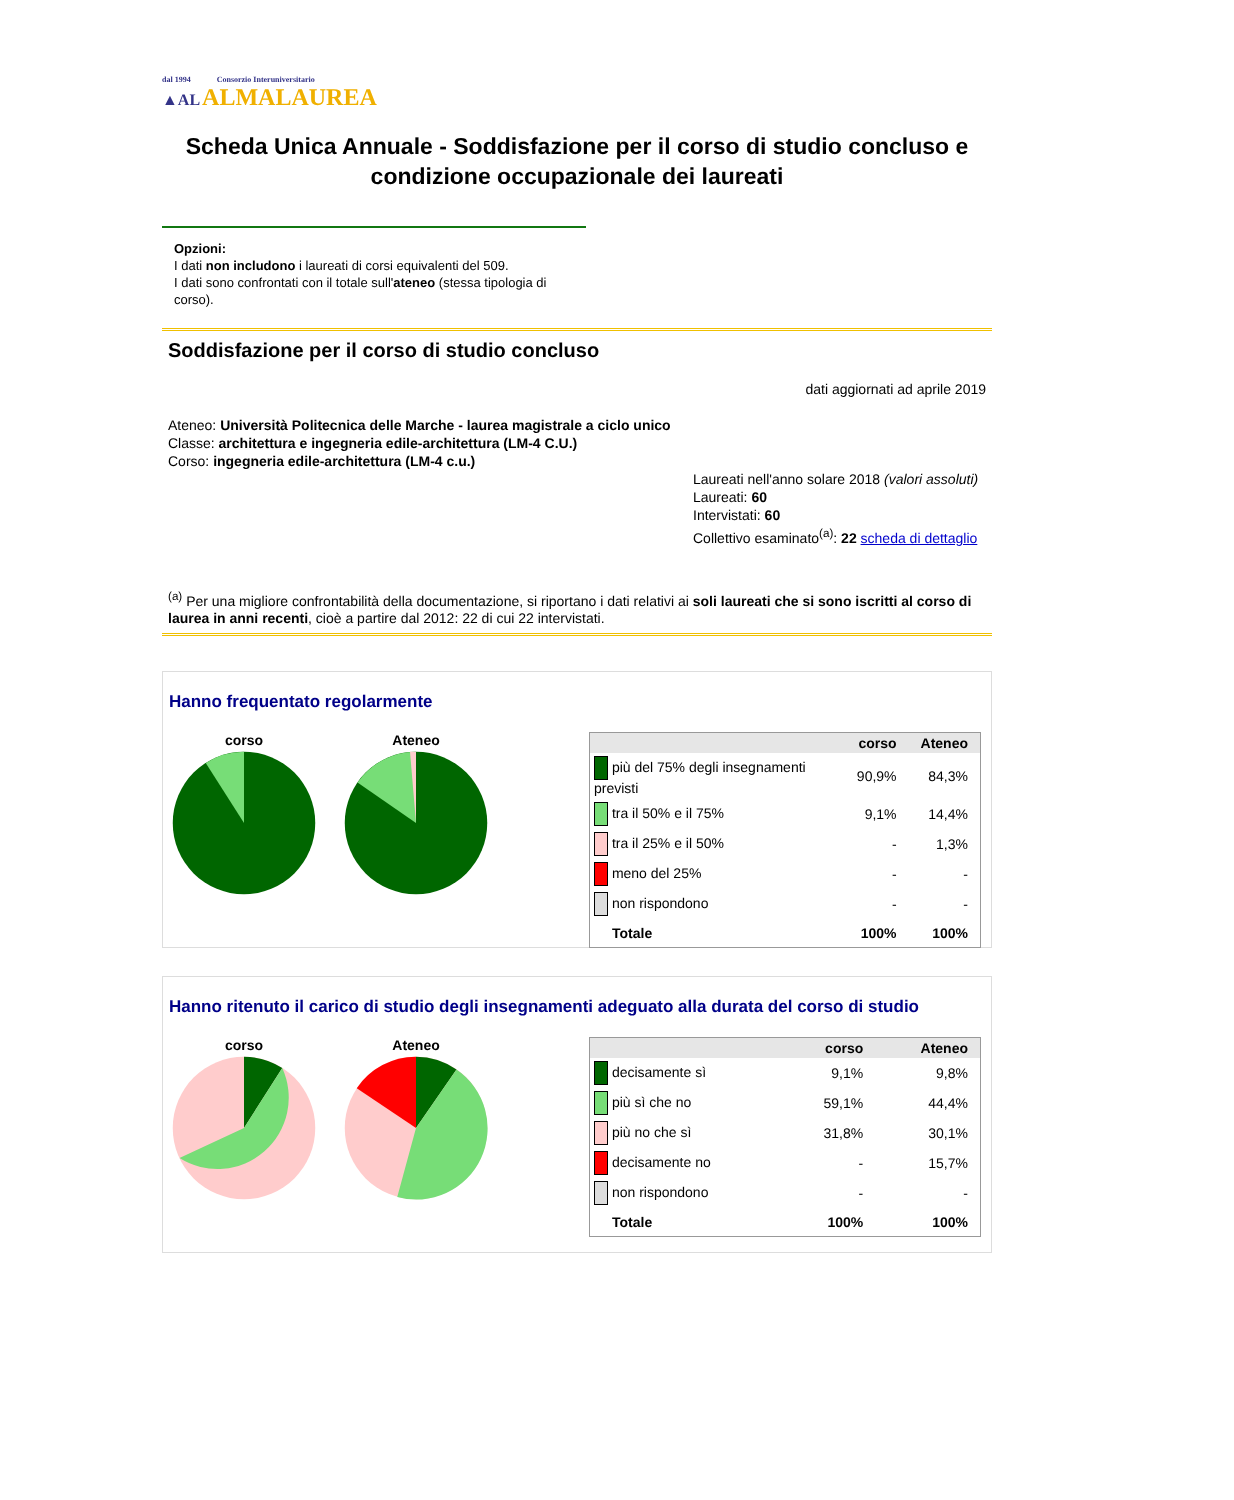dal 1994 Consorzio Interuniversitario
▲AL ALMALAUREA
Scheda Unica Annuale - Soddisfazione per il corso di studio concluso e condizione occupazionale dei laureati
Opzioni:
I dati non includono i laureati di corsi equivalenti del 509.
I dati sono confrontati con il totale sull'ateneo (stessa tipologia di corso).
Soddisfazione per il corso di studio concluso
dati aggiornati ad aprile 2019
Ateneo: Università Politecnica delle Marche - laurea magistrale a ciclo unico
Classe: architettura e ingegneria edile-architettura (LM-4 C.U.)
Corso: ingegneria edile-architettura (LM-4 c.u.)
Laureati nell'anno solare 2018 (valori assoluti)
Laureati: 60
Intervistati: 60
Collettivo esaminato<sup>(a)</sup>: 22 scheda di dettaglio
<sup>(a)</sup> Per una migliore confrontabilità della documentazione, si riportano i dati relativi ai soli laureati che si sono iscritti al corso di laurea in anni recenti, cioè a partire dal 2012: 22 di cui 22 intervistati.
Hanno frequentato regolarmente
corso
Ateneo
| | corso | Ateneo |
| --- | --- | --- |
| più del 75% degli insegnamenti previsti | 90,9% | 84,3% |
| tra il 50% e il 75% | 9,1% | 14,4% |
| tra il 25% e il 50% | - | 1,3% |
| meno del 25% | - | - |
| non rispondono | - | - |
| Totale | 100% | 100% |
Hanno ritenuto il carico di studio degli insegnamenti adeguato alla durata del corso di studio
corso
Ateneo
| | corso | Ateneo |
| --- | --- | --- |
| decisamente sì | 9,1% | 9,8% |
| più sì che no | 59,1% | 44,4% |
| più no che sì | 31,8% | 30,1% |
| decisamente no | - | 15,7% |
| non rispondono | - | - |
| Totale | 100% | 100% |